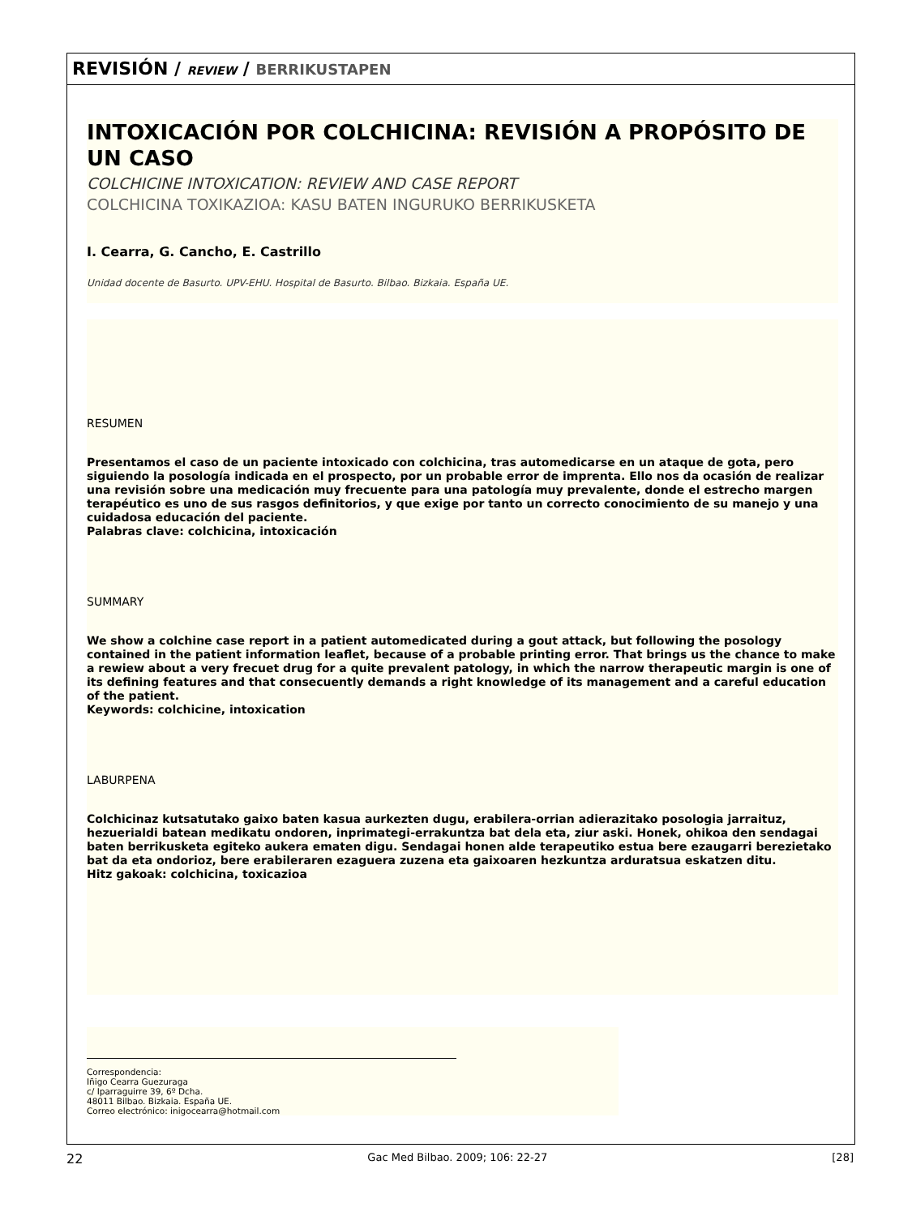REVISIÓN / REVIEW / BERRIKUSTAPEN
INTOXICACIÓN POR COLCHICINA: REVISIÓN A PROPÓSITO DE UN CASO
COLCHICINE INTOXICATION: REVIEW AND CASE REPORT
COLCHICINA TOXIKAZIOA: KASU BATEN INGURUKO BERRIKUSKETA
I. Cearra, G. Cancho, E. Castrillo
Unidad docente de Basurto. UPV-EHU. Hospital de Basurto. Bilbao. Bizkaia. España UE.
RESUMEN
Presentamos el caso de un paciente intoxicado con colchicina, tras automedicarse en un ataque de gota, pero siguiendo la posología indicada en el prospecto, por un probable error de imprenta. Ello nos da ocasión de realizar una revisión sobre una medicación muy frecuente para una patología muy prevalente, donde el estrecho margen terapéutico es uno de sus rasgos definitorios, y que exige por tanto un correcto conocimiento de su manejo y una cuidadosa educación del paciente.
Palabras clave: colchicina, intoxicación
SUMMARY
We show a colchine case report in a patient automedicated during a gout attack, but following the posology contained in the patient information leaflet, because of a probable printing error. That brings us the chance to make a rewiew about a very frecuet drug for a quite prevalent patology, in which the narrow therapeutic margin is one of its defining features and that consecuently demands a right knowledge of its management and a careful education of the patient.
Keywords: colchicine, intoxication
LABURPENA
Colchicinaz kutsatutako gaixo baten kasua aurkezten dugu, erabilera-orrian adierazitako posologia jarraituz, hezuerialdi batean medikatu ondoren, inprimategi-errakuntza bat dela eta, ziur aski. Honek, ohikoa den sendagai baten berrikusketa egiteko aukera ematen digu. Sendagai honen alde terapeutiko estua bere ezaugarri berezietako bat da eta ondorioz, bere erabileraren ezaguera zuzena eta gaixoaren hezkuntza arduratsua eskatzen ditu.
Hitz gakoak: colchicina, toxicazioa
Correspondencia:
Iñigo Cearra Guezuraga
c/ Iparraguirre 39, 6º Dcha.
48011 Bilbao. Bizkaia. España UE.
Correo electrónico: inigocearra@hotmail.com
22 Gac Med Bilbao. 2009; 106: 22-27 [28]